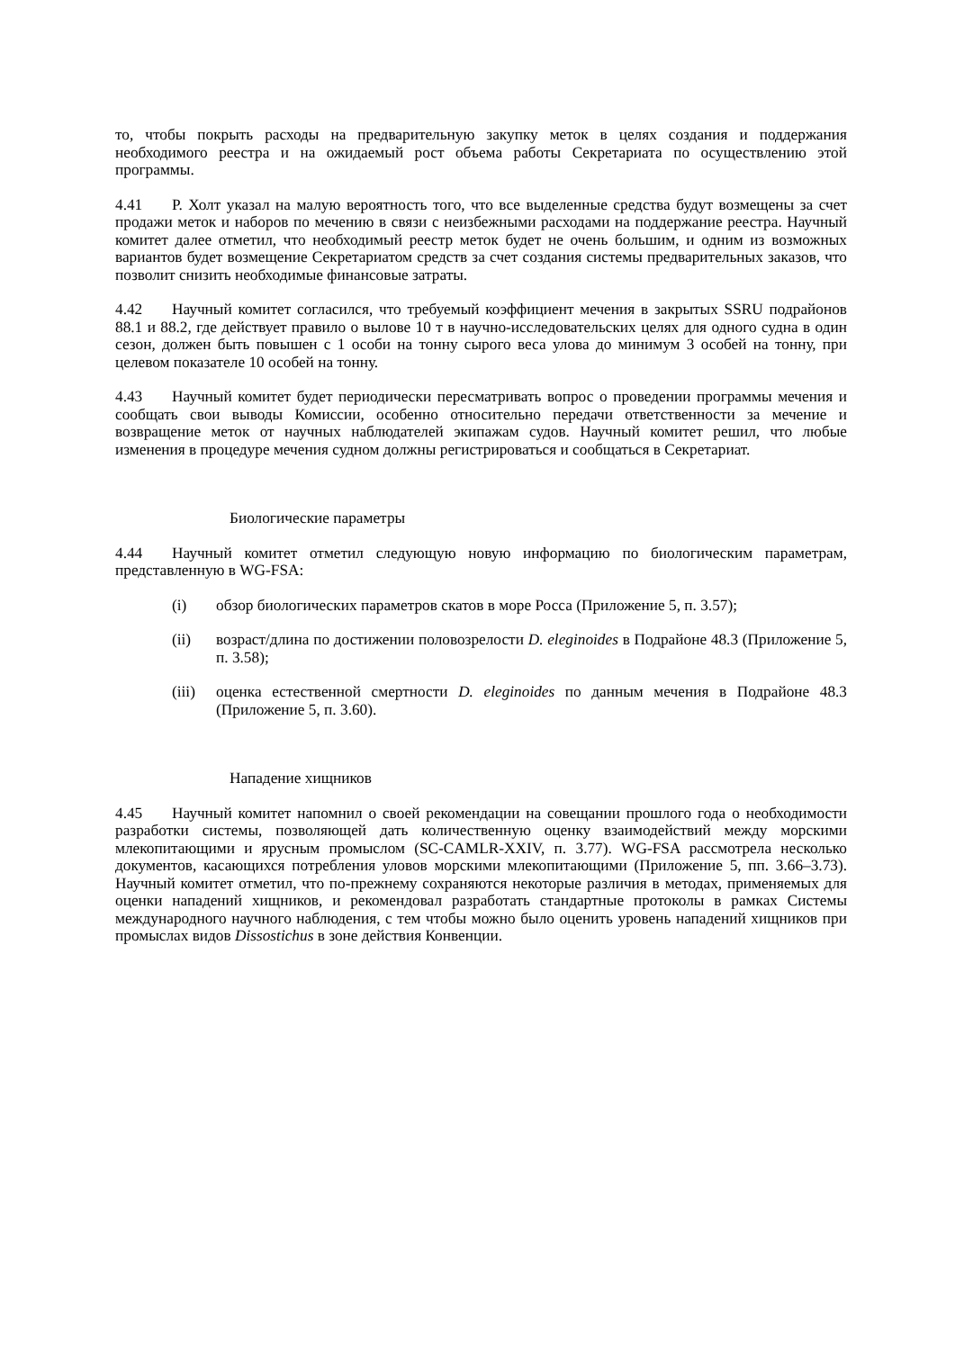то, чтобы покрыть расходы на предварительную закупку меток в целях создания и поддержания необходимого реестра и на ожидаемый рост объема работы Секретариата по осуществлению этой программы.
4.41 Р. Холт указал на малую вероятность того, что все выделенные средства будут возмещены за счет продажи меток и наборов по мечению в связи с неизбежными расходами на поддержание реестра. Научный комитет далее отметил, что необходимый реестр меток будет не очень большим, и одним из возможных вариантов будет возмещение Секретариатом средств за счет создания системы предварительных заказов, что позволит снизить необходимые финансовые затраты.
4.42 Научный комитет согласился, что требуемый коэффициент мечения в закрытых SSRU подрайонов 88.1 и 88.2, где действует правило о вылове 10 т в научно-исследовательских целях для одного судна в один сезон, должен быть повышен с 1 особи на тонну сырого веса улова до минимум 3 особей на тонну, при целевом показателе 10 особей на тонну.
4.43 Научный комитет будет периодически пересматривать вопрос о проведении программы мечения и сообщать свои выводы Комиссии, особенно относительно передачи ответственности за мечение и возвращение меток от научных наблюдателей экипажам судов. Научный комитет решил, что любые изменения в процедуре мечения судном должны регистрироваться и сообщаться в Секретариат.
Биологические параметры
4.44 Научный комитет отметил следующую новую информацию по биологическим параметрам, представленную в WG-FSA:
(i) обзор биологических параметров скатов в море Росса (Приложение 5, п. 3.57);
(ii) возраст/длина по достижении половозрелости D. eleginoides в Подрайоне 48.3 (Приложение 5, п. 3.58);
(iii)
оценка естественной смертности D. eleginoides по данным мечения в Подрайоне 48.3 (Приложение 5, п. 3.60).
Нападение хищников
4.45 Научный комитет напомнил о своей рекомендации на совещании прошлого года о необходимости разработки системы, позволяющей дать количественную оценку взаимодействий между морскими млекопитающими и ярусным промыслом (SC-CAMLR-XXIV, п. 3.77). WG-FSA рассмотрела несколько документов, касающихся потребления уловов морскими млекопитающими (Приложение 5, пп. 3.66–3.73). Научный комитет отметил, что по-прежнему сохраняются некоторые различия в методах, применяемых для оценки нападений хищников, и рекомендовал разработать стандартные протоколы в рамках Системы международного научного наблюдения, с тем чтобы можно было оценить уровень нападений хищников при промыслах видов Dissostichus в зоне действия Конвенции.